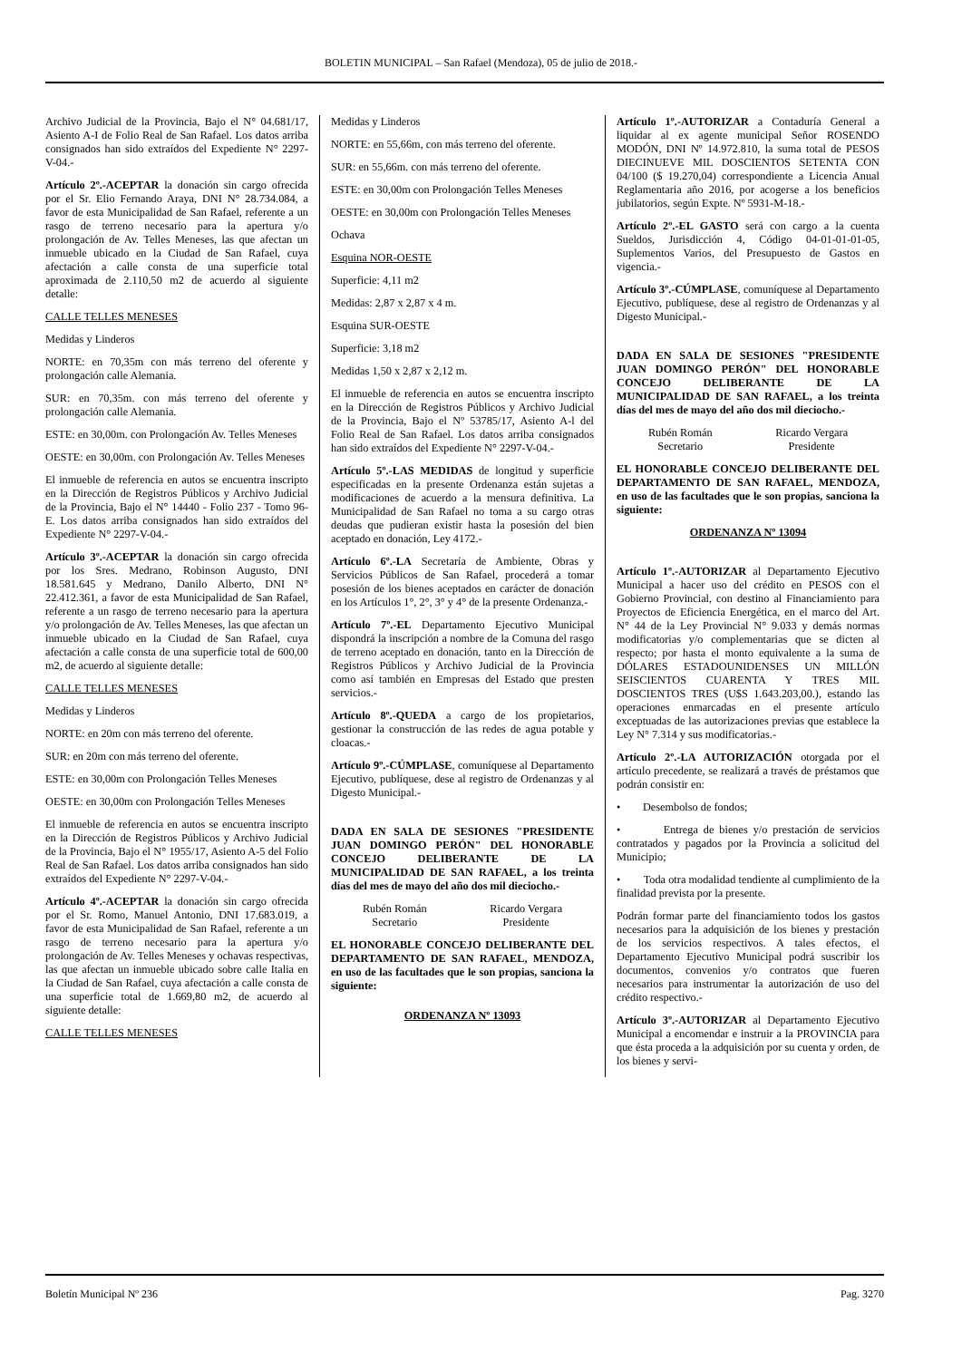BOLETIN MUNICIPAL – San Rafael (Mendoza), 05 de julio de 2018.-
Archivo Judicial de la Provincia, Bajo el N° 04.681/17, Asiento A-I de Folio Real de San Rafael. Los datos arriba consignados han sido extraídos del Expediente N° 2297-V-04.-
Artículo 2º.-ACEPTAR la donación sin cargo ofrecida por el Sr. Elio Fernando Araya, DNI N° 28.734.084, a favor de esta Municipalidad de San Rafael, referente a un rasgo de terreno necesario para la apertura y/o prolongación de Av. Telles Meneses, las que afectan un inmueble ubicado en la Ciudad de San Rafael, cuya afectación a calle consta de una superficie total aproximada de 2.110,50 m2 de acuerdo al siguiente detalle:
CALLE TELLES MENESES
Medidas y Linderos
NORTE: en 70,35m con más terreno del oferente y prolongación calle Alemania.
SUR: en 70,35m. con más terreno del oferente y prolongación calle Alemania.
ESTE: en 30,00m. con Prolongación Av. Telles Meneses
OESTE: en 30,00m. con Prolongación Av. Telles Meneses
El inmueble de referencia en autos se encuentra inscripto en la Dirección de Registros Públicos y Archivo Judicial de la Provincia, Bajo el N° 14440 - Folio 237 - Tomo 96-E. Los datos arriba consignados han sido extraídos del Expediente N° 2297-V-04.-
Artículo 3º.-ACEPTAR la donación sin cargo ofrecida por los Sres. Medrano, Robinson Augusto, DNI 18.581.645 y Medrano, Danilo Alberto, DNI N° 22.412.361, a favor de esta Municipalidad de San Rafael, referente a un rasgo de terreno necesario para la apertura y/o prolongación de Av. Telles Meneses, las que afectan un inmueble ubicado en la Ciudad de San Rafael, cuya afectación a calle consta de una superficie total de 600,00 m2, de acuerdo al siguiente detalle:
CALLE TELLES MENESES
Medidas y Linderos
NORTE: en 20m con más terreno del oferente.
SUR: en 20m con más terreno del oferente.
ESTE: en 30,00m con Prolongación Telles Meneses
OESTE: en 30,00m con Prolongación Telles Meneses
El inmueble de referencia en autos se encuentra inscripto en la Dirección de Registros Públicos y Archivo Judicial de la Provincia, Bajo el N° 1955/17, Asiento A-5 del Folio Real de San Rafael. Los datos arriba consignados han sido extraídos del Expediente N° 2297-V-04.-
Artículo 4º.-ACEPTAR la donación sin cargo ofrecida por el Sr. Romo, Manuel Antonio, DNI 17.683.019, a favor de esta Municipalidad de San Rafael, referente a un rasgo de terreno necesario para la apertura y/o prolongación de Av. Telles Meneses y ochavas respectivas, las que afectan un inmueble ubicado sobre calle Italia en la Ciudad de San Rafael, cuya afectación a calle consta de una superficie total de 1.669,80 m2, de acuerdo al siguiente detalle:
CALLE TELLES MENESES
Medidas y Linderos
NORTE: en 55,66m, con más terreno del oferente.
SUR: en 55,66m. con más terreno del oferente.
ESTE: en 30,00m con Prolongación Telles Meneses
OESTE: en 30,00m con Prolongación Telles Meneses
Ochava
Esquina NOR-OESTE
Superficie: 4,11 m2
Medidas: 2,87 x 2,87 x 4 m.
Esquina SUR-OESTE
Superficie: 3,18 m2
Medidas 1,50 x 2,87 x 2,12 m.
El inmueble de referencia en autos se encuentra inscripto en la Dirección de Registros Públicos y Archivo Judicial de la Provincia, Bajo el Nº 53785/17, Asiento A-l del Folio Real de San Rafael. Los datos arriba consignados han sido extraídos del Expediente N° 2297-V-04.-
Artículo 5º.-LAS MEDIDAS de longitud y superficie especificadas en la presente Ordenanza están sujetas a modificaciones de acuerdo a la mensura definitiva. La Municipalidad de San Rafael no toma a su cargo otras deudas que pudieran existir hasta la posesión del bien aceptado en donación, Ley 4172.-
Artículo 6º.-LA Secretaría de Ambiente, Obras y Servicios Públicos de San Rafael, procederá a tomar posesión de los bienes aceptados en carácter de donación en los Artículos 1°, 2°, 3° y 4° de la presente Ordenanza.-
Artículo 7º.-EL Departamento Ejecutivo Municipal dispondrá la inscripción a nombre de la Comuna del rasgo de terreno aceptado en donación, tanto en la Dirección de Registros Públicos y Archivo Judicial de la Provincia como así también en Empresas del Estado que presten servicios.-
Artículo 8º.-QUEDA a cargo de los propietarios, gestionar la construcción de las redes de agua potable y cloacas.-
Artículo 9º.-CÚMPLASE, comuníquese al Departamento Ejecutivo, publíquese, dese al registro de Ordenanzas y al Digesto Municipal.-
DADA EN SALA DE SESIONES "PRESIDENTE JUAN DOMINGO PERÓN" DEL HONORABLE CONCEJO DELIBERANTE DE LA MUNICIPALIDAD DE SAN RAFAEL, a los treinta días del mes de mayo del año dos mil dieciocho.-
Rubén Román
Secretario
Ricardo Vergara
Presidente
EL HONORABLE CONCEJO DELIBERANTE DEL DEPARTAMENTO DE SAN RAFAEL, MENDOZA, en uso de las facultades que le son propias, sanciona la siguiente:
ORDENANZA Nº 13093
Artículo 1º.-AUTORIZAR a Contaduría General a liquidar al ex agente municipal Señor ROSENDO MODÓN, DNI Nº 14.972.810, la suma total de PESOS DIECINUEVE MIL DOSCIENTOS SETENTA CON 04/100 ($ 19.270,04) correspondiente a Licencia Anual Reglamentaria año 2016, por acogerse a los beneficios jubilatorios, según Expte. Nº 5931-M-18.-
Artículo 2º.-EL GASTO será con cargo a la cuenta Sueldos, Jurisdicción 4, Código 04-01-01-01-05, Suplementos Varios, del Presupuesto de Gastos en vigencia.-
Artículo 3º.-CÚMPLASE, comuníquese al Departamento Ejecutivo, publíquese, dese al registro de Ordenanzas y al Digesto Municipal.-
DADA EN SALA DE SESIONES "PRESIDENTE JUAN DOMINGO PERÓN" DEL HONORABLE CONCEJO DELIBERANTE DE LA MUNICIPALIDAD DE SAN RAFAEL, a los treinta días del mes de mayo del año dos mil dieciocho.-
Rubén Román
Secretario
Ricardo Vergara
Presidente
EL HONORABLE CONCEJO DELIBERANTE DEL DEPARTAMENTO DE SAN RAFAEL, MENDOZA, en uso de las facultades que le son propias, sanciona la siguiente:
ORDENANZA Nº 13094
Artículo 1º.-AUTORIZAR al Departamento Ejecutivo Municipal a hacer uso del crédito en PESOS con el Gobierno Provincial, con destino al Financiamiento para Proyectos de Eficiencia Energética, en el marco del Art. N° 44 de la Ley Provincial N° 9.033 y demás normas modificatorias y/o complementarias que se dicten al respecto; por hasta el monto equivalente a la suma de DÓLARES ESTADOUNIDENSES UN MILLÓN SEISCIENTOS CUARENTA Y TRES MIL DOSCIENTOS TRES (U$S 1.643.203,00.), estando las operaciones enmarcadas en el presente artículo exceptuadas de las autorizaciones previas que establece la Ley N° 7.314 y sus modificatorias.-
Artículo 2º.-LA AUTORIZACIÓN otorgada por el artículo precedente, se realizará a través de préstamos que podrán consistir en:
• Desembolso de fondos;
• Entrega de bienes y/o prestación de servicios contratados y pagados por la Provincia a solicitud del Municipio;
• Toda otra modalidad tendiente al cumplimiento de la finalidad prevista por la presente.
Podrán formar parte del financiamiento todos los gastos necesarios para la adquisición de los bienes y prestación de los servicios respectivos. A tales efectos, el Departamento Ejecutivo Municipal podrá suscribir los documentos, convenios y/o contratos que fueren necesarios para instrumentar la autorización de uso del crédito respectivo.-
Artículo 3º.-AUTORIZAR al Departamento Ejecutivo Municipal a encomendar e instruir a la PROVINCIA para que ésta proceda a la adquisición por su cuenta y orden, de los bienes y servi-
Boletín Municipal Nº 236 Pag. 3270